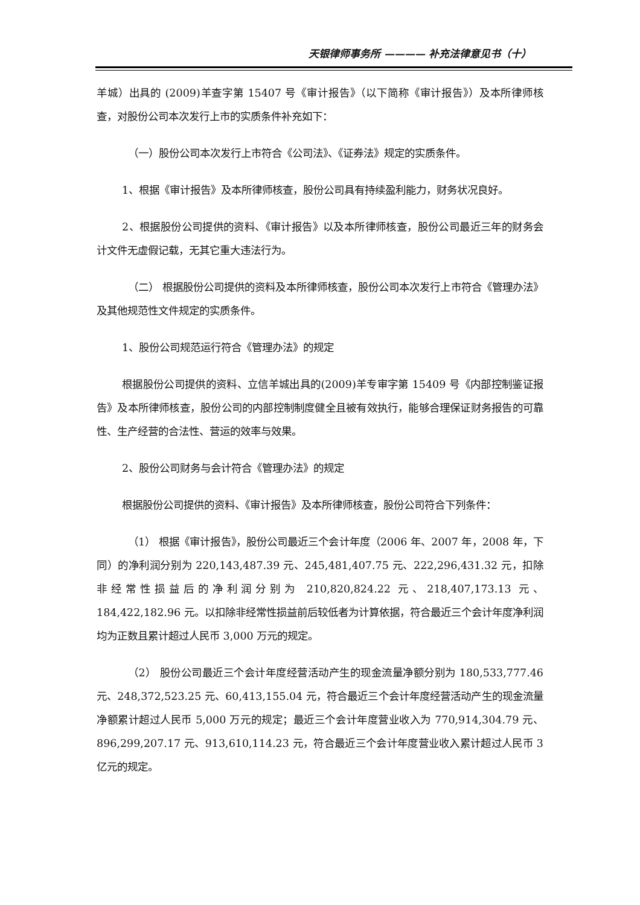天银律师事务所 ———— 补充法律意见书（十）
羊城）出具的 (2009)羊查字第 15407 号《审计报告》（以下简称《审计报告》）及本所律师核查，对股份公司本次发行上市的实质条件补充如下：
（一）股份公司本次发行上市符合《公司法》、《证券法》规定的实质条件。
1、根据《审计报告》及本所律师核查，股份公司具有持续盈利能力，财务状况良好。
2、根据股份公司提供的资料、《审计报告》以及本所律师核查，股份公司最近三年的财务会计文件无虚假记载，无其它重大违法行为。
（二） 根据股份公司提供的资料及本所律师核查，股份公司本次发行上市符合《管理办法》及其他规范性文件规定的实质条件。
1、股份公司规范运行符合《管理办法》的规定
根据股份公司提供的资料、立信羊城出具的(2009)羊专审字第 15409 号《内部控制鉴证报告》及本所律师核查，股份公司的内部控制制度健全且被有效执行，能够合理保证财务报告的可靠性、生产经营的合法性、营运的效率与效果。
2、股份公司财务与会计符合《管理办法》的规定
根据股份公司提供的资料、《审计报告》及本所律师核查，股份公司符合下列条件：
（1） 根据《审计报告》，股份公司最近三个会计年度（2006 年、2007 年，2008 年，下同）的净利润分别为 220,143,487.39 元、245,481,407.75 元、222,296,431.32 元，扣除非经常性损益后的净利润分别为 210,820,824.22 元、218,407,173.13 元、184,422,182.96 元。以扣除非经常性损益前后较低者为计算依据，符合最近三个会计年度净利润均为正数且累计超过人民币 3,000 万元的规定。
（2） 股份公司最近三个会计年度经营活动产生的现金流量净额分别为 180,533,777.46 元、248,372,523.25 元、60,413,155.04 元，符合最近三个会计年度经营活动产生的现金流量净额累计超过人民币 5,000 万元的规定；最近三个会计年度营业收入为 770,914,304.79 元、896,299,207.17 元、913,610,114.23 元，符合最近三个会计年度营业收入累计超过人民币 3 亿元的规定。